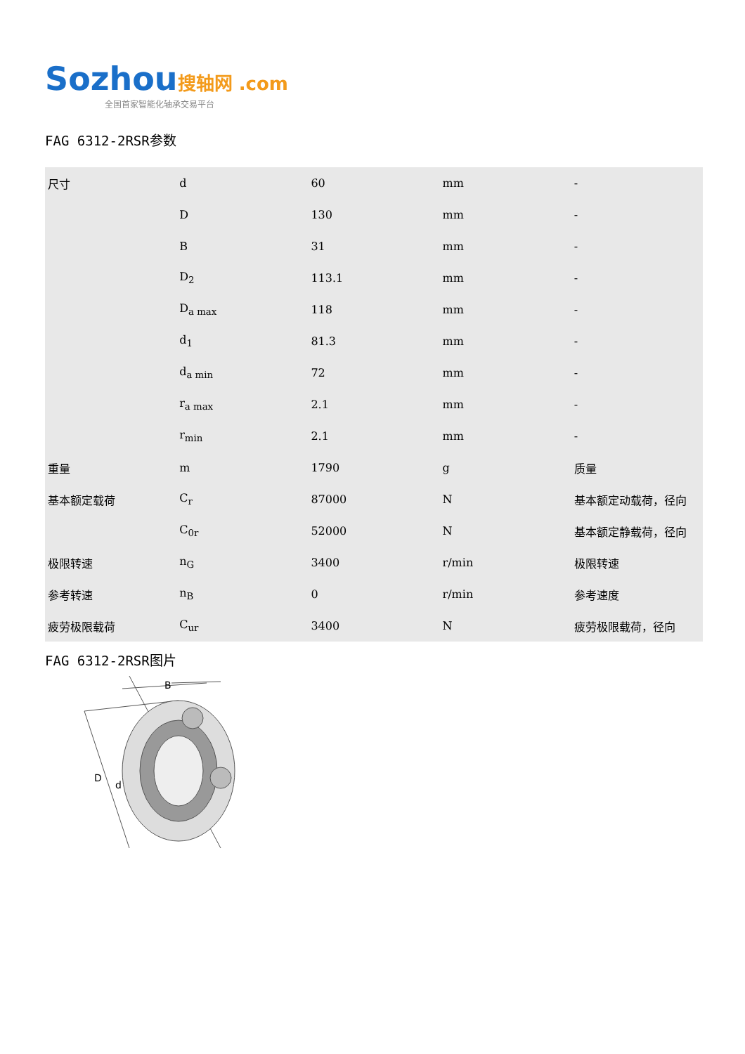Sozhou 搜轴网 .com
全国首家智能化轴承交易平台
FAG 6312-2RSR参数
| 尺寸 | d | 60 | mm | - |
| | D | 130 | mm | - |
| | B | 31 | mm | - |
| | D<sub>2</sub> | 113.1 | mm | - |
| | D<sub>a max</sub> | 118 | mm | - |
| | d<sub>1</sub> | 81.3 | mm | - |
| | d<sub>a min</sub> | 72 | mm | - |
| | r<sub>a max</sub> | 2.1 | mm | - |
| | r<sub>min</sub> | 2.1 | mm | - |
| 重量 | m | 1790 | g | 质量 |
| 基本额定载荷 | C<sub>r</sub> | 87000 | N | 基本额定动载荷，径向 |
| | C<sub>0r</sub> | 52000 | N | 基本额定静载荷，径向 |
| 极限转速 | n<sub>G</sub> | 3400 | r/min | 极限转速 |
| 参考转速 | n<sub>B</sub> | 0 | r/min | 参考速度 |
| 疲劳极限载荷 | C<sub>ur</sub> | 3400 | N | 疲劳极限载荷，径向 |
FAG 6312-2RSR图片
B
D
d